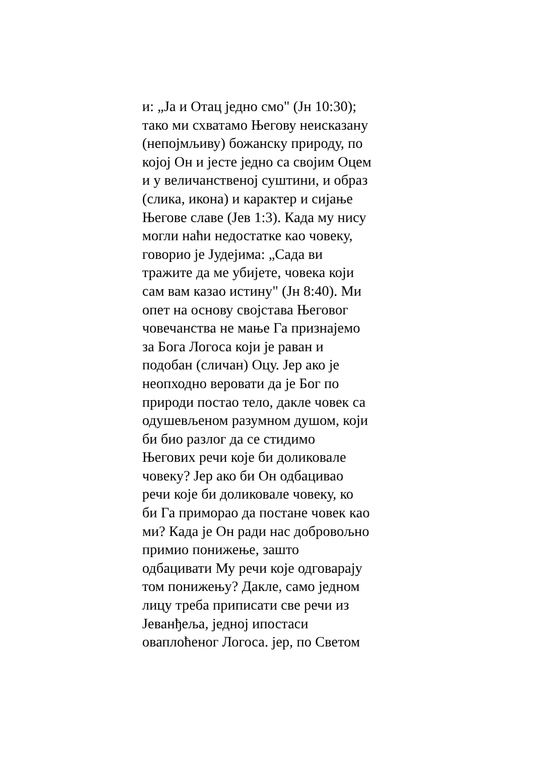и: „Ја и Отац једно смо" (Јн 10:30);
тако ми схватамо Његову неисказану
(непојмљиву) божанску природу, по
којој Он и јесте једно са својим Оцем
и у величанственој суштини, и образ
(слика, икона) и карактер и сијање
Његове славе (Јев 1:3). Када му нису
могли наћи недостатке као човеку,
говорио је Јудејима: „Сада ви
тражите да ме убијете, човека који
сам вам казао истину" (Јн 8:40). Ми
опет на основу својстава Његовог
човечанства не мање Га признајемо
за Бога Логоса који је раван и
подобан (сличан) Оцу. Јер ако је
неопходно веровати да је Бог по
природи постао тело, дакле човек са
одушевљеном разумном душом, који
би био разлог да се стидимо
Његових речи које би доликовале
човеку? Јер ако би Он одбацивао
речи које би доликовале човеку, ко
би Га приморао да постане човек као
ми? Када је Он ради нас добровољно
примио понижење, зашто
одбацивати Му речи које одговарају
том понижењу? Дакле, само једном
лицу треба приписати све речи из
Јеванђеља, једној ипостаси
оваплоћеног Логоса. јер, по Светом